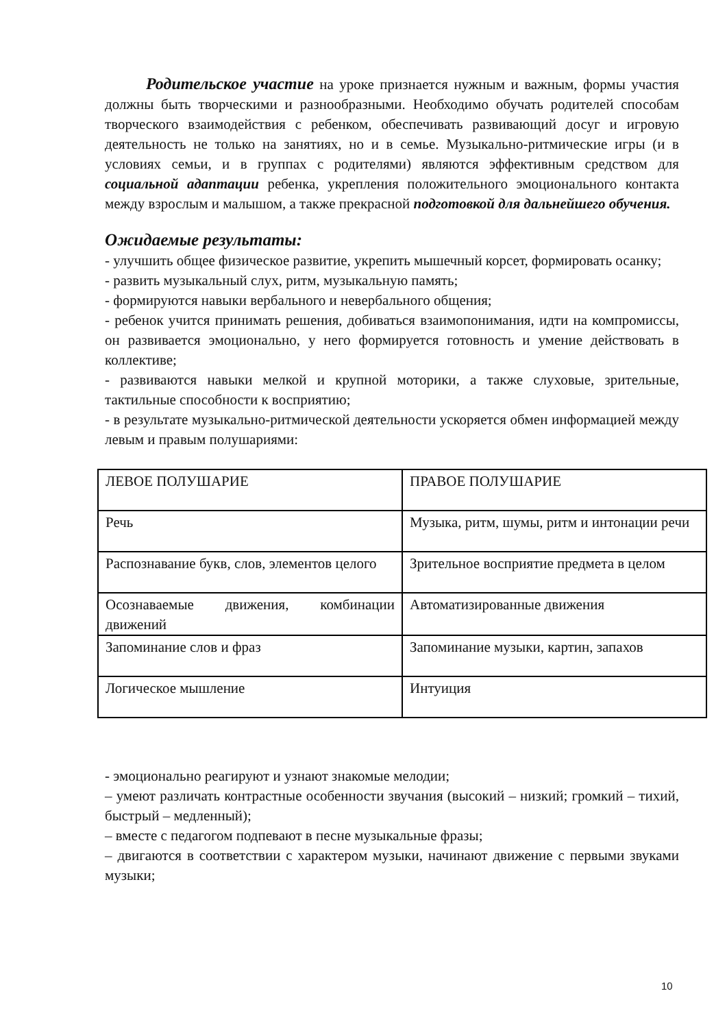Родительское участие на уроке признается нужным и важным, формы участия должны быть творческими и разнообразными. Необходимо обучать родителей способам творческого взаимодействия с ребенком, обеспечивать развивающий досуг и игровую деятельность не только на занятиях, но и в семье. Музыкально-ритмические игры (и в условиях семьи, и в группах с родителями) являются эффективным средством для социальной адаптации ребенка, укрепления положительного эмоционального контакта между взрослым и малышом, а также прекрасной подготовкой для дальнейшего обучения.
Ожидаемые результаты:
- улучшить общее физическое развитие, укрепить мышечный корсет, формировать осанку;
- развить музыкальный слух, ритм, музыкальную память;
- формируются навыки вербального и невербального общения;
- ребенок учится принимать решения, добиваться взаимопонимания, идти на компромиссы, он развивается эмоционально, у него формируется готовность и умение действовать в коллективе;
- развиваются навыки мелкой и крупной моторики, а также слуховые, зрительные, тактильные способности к восприятию;
- в результате музыкально-ритмической деятельности ускоряется обмен информацией между левым и правым полушариями:
| ЛЕВОЕ ПОЛУШАРИЕ | ПРАВОЕ ПОЛУШАРИЕ |
| Речь | Музыка, ритм, шумы, ритм и интонации речи |
| Распознавание букв, слов, элементов целого | Зрительное восприятие предмета в целом |
| Осознаваемые движения, комбинации движений | Автоматизированные движения |
| Запоминание слов и фраз | Запоминание музыки, картин, запахов |
| Логическое мышление | Интуиция |
- эмоционально реагируют и узнают знакомые мелодии;
– умеют различать контрастные особенности звучания (высокий – низкий; громкий – тихий, быстрый – медленный);
– вместе с педагогом подпевают в песне музыкальные фразы;
– двигаются в соответствии с характером музыки, начинают движение с первыми звуками музыки;
10